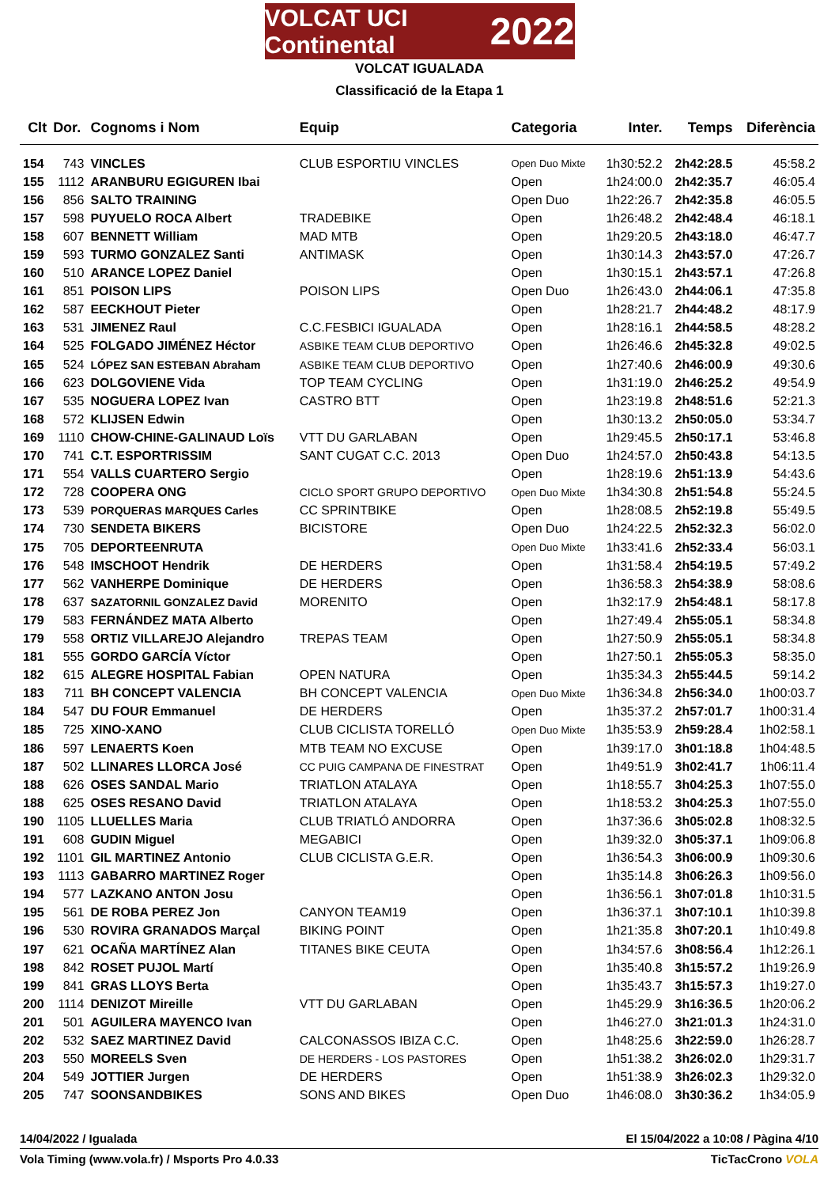VOLCAT UCI Continental 2022
VOLCAT IGUALADA
Classificació de la Etapa 1
| Clt | Dor. | Cognoms i Nom | Equip | Categoria | Inter. | Temps | Diferència |
| --- | --- | --- | --- | --- | --- | --- | --- |
| 154 | 743 | VINCLES | CLUB ESPORTIU VINCLES | Open Duo Mixte | 1h30:52.2 | 2h42:28.5 | 45:58.2 |
| 155 | 1112 | ARANBURU EGIGUREN Ibai | | Open | 1h24:00.0 | 2h42:35.7 | 46:05.4 |
| 156 | 856 | SALTO TRAINING | | Open Duo | 1h22:26.7 | 2h42:35.8 | 46:05.5 |
| 157 | 598 | PUYUELO ROCA Albert | TRADEBIKE | Open | 1h26:48.2 | 2h42:48.4 | 46:18.1 |
| 158 | 607 | BENNETT William | MAD MTB | Open | 1h29:20.5 | 2h43:18.0 | 46:47.7 |
| 159 | 593 | TURMO GONZALEZ Santi | ANTIMASK | Open | 1h30:14.3 | 2h43:57.0 | 47:26.7 |
| 160 | 510 | ARANCE LOPEZ Daniel | | Open | 1h30:15.1 | 2h43:57.1 | 47:26.8 |
| 161 | 851 | POISON LIPS | POISON LIPS | Open Duo | 1h26:43.0 | 2h44:06.1 | 47:35.8 |
| 162 | 587 | EECKHOUT Pieter | | Open | 1h28:21.7 | 2h44:48.2 | 48:17.9 |
| 163 | 531 | JIMENEZ Raul | C.C.FESBICI IGUALADA | Open | 1h28:16.1 | 2h44:58.5 | 48:28.2 |
| 164 | 525 | FOLGADO JIMÉNEZ Héctor | ASBIKE TEAM CLUB DEPORTIVO | Open | 1h26:46.6 | 2h45:32.8 | 49:02.5 |
| 165 | 524 | LÓPEZ SAN ESTEBAN Abraham | ASBIKE TEAM CLUB DEPORTIVO | Open | 1h27:40.6 | 2h46:00.9 | 49:30.6 |
| 166 | 623 | DOLGOVIENE Vida | TOP TEAM CYCLING | Open | 1h31:19.0 | 2h46:25.2 | 49:54.9 |
| 167 | 535 | NOGUERA LOPEZ Ivan | CASTRO BTT | Open | 1h23:19.8 | 2h48:51.6 | 52:21.3 |
| 168 | 572 | KLIJSEN Edwin | | Open | 1h30:13.2 | 2h50:05.0 | 53:34.7 |
| 169 | 1110 | CHOW-CHINE-GALINAUD Loïs | VTT DU GARLABAN | Open | 1h29:45.5 | 2h50:17.1 | 53:46.8 |
| 170 | 741 | C.T. ESPORTRISSIM | SANT CUGAT C.C. 2013 | Open Duo | 1h24:57.0 | 2h50:43.8 | 54:13.5 |
| 171 | 554 | VALLS CUARTERO Sergio | | Open | 1h28:19.6 | 2h51:13.9 | 54:43.6 |
| 172 | 728 | COOPERA ONG | CICLO SPORT GRUPO DEPORTIVO | Open Duo Mixte | 1h34:30.8 | 2h51:54.8 | 55:24.5 |
| 173 | 539 | PORQUERAS MARQUES Carles | CC SPRINTBIKE | Open | 1h28:08.5 | 2h52:19.8 | 55:49.5 |
| 174 | 730 | SENDETA BIKERS | BICISTORE | Open Duo | 1h24:22.5 | 2h52:32.3 | 56:02.0 |
| 175 | 705 | DEPORTEENRUTA | | Open Duo Mixte | 1h33:41.6 | 2h52:33.4 | 56:03.1 |
| 176 | 548 | IMSCHOOT Hendrik | DE HERDERS | Open | 1h31:58.4 | 2h54:19.5 | 57:49.2 |
| 177 | 562 | VANHERPE Dominique | DE HERDERS | Open | 1h36:58.3 | 2h54:38.9 | 58:08.6 |
| 178 | 637 | SAZATORNIL GONZALEZ David | MORENITO | Open | 1h32:17.9 | 2h54:48.1 | 58:17.8 |
| 179 | 583 | FERNÁNDEZ MATA Alberto | | Open | 1h27:49.4 | 2h55:05.1 | 58:34.8 |
| 179 | 558 | ORTIZ VILLAREJO Alejandro | TREPAS TEAM | Open | 1h27:50.9 | 2h55:05.1 | 58:34.8 |
| 181 | 555 | GORDO GARCÍA Víctor | | Open | 1h27:50.1 | 2h55:05.3 | 58:35.0 |
| 182 | 615 | ALEGRE HOSPITAL Fabian | OPEN NATURA | Open | 1h35:34.3 | 2h55:44.5 | 59:14.2 |
| 183 | 711 | BH CONCEPT VALENCIA | BH CONCEPT VALENCIA | Open Duo Mixte | 1h36:34.8 | 2h56:34.0 | 1h00:03.7 |
| 184 | 547 | DU FOUR Emmanuel | DE HERDERS | Open | 1h35:37.2 | 2h57:01.7 | 1h00:31.4 |
| 185 | 725 | XINO-XANO | CLUB CICLISTA TORELLÓ | Open Duo Mixte | 1h35:53.9 | 2h59:28.4 | 1h02:58.1 |
| 186 | 597 | LENAERTS Koen | MTB TEAM NO EXCUSE | Open | 1h39:17.0 | 3h01:18.8 | 1h04:48.5 |
| 187 | 502 | LLINARES LLORCA José | CC PUIG CAMPANA DE FINESTRAT | Open | 1h49:51.9 | 3h02:41.7 | 1h06:11.4 |
| 188 | 626 | OSES SANDAL Mario | TRIATLON ATALAYA | Open | 1h18:55.7 | 3h04:25.3 | 1h07:55.0 |
| 188 | 625 | OSES RESANO David | TRIATLON ATALAYA | Open | 1h18:53.2 | 3h04:25.3 | 1h07:55.0 |
| 190 | 1105 | LLUELLES Maria | CLUB TRIATLÓ ANDORRA | Open | 1h37:36.6 | 3h05:02.8 | 1h08:32.5 |
| 191 | 608 | GUDIN Miguel | MEGABICI | Open | 1h39:32.0 | 3h05:37.1 | 1h09:06.8 |
| 192 | 1101 | GIL MARTINEZ Antonio | CLUB CICLISTA G.E.R. | Open | 1h36:54.3 | 3h06:00.9 | 1h09:30.6 |
| 193 | 1113 | GABARRO MARTINEZ Roger | | Open | 1h35:14.8 | 3h06:26.3 | 1h09:56.0 |
| 194 | 577 | LAZKANO ANTON Josu | | Open | 1h36:56.1 | 3h07:01.8 | 1h10:31.5 |
| 195 | 561 | DE ROBA PEREZ Jon | CANYON TEAM19 | Open | 1h36:37.1 | 3h07:10.1 | 1h10:39.8 |
| 196 | 530 | ROVIRA GRANADOS Marçal | BIKING POINT | Open | 1h21:35.8 | 3h07:20.1 | 1h10:49.8 |
| 197 | 621 | OCAÑA MARTÍNEZ Alan | TITANES BIKE CEUTA | Open | 1h34:57.6 | 3h08:56.4 | 1h12:26.1 |
| 198 | 842 | ROSET PUJOL Martí | | Open | 1h35:40.8 | 3h15:57.2 | 1h19:26.9 |
| 199 | 841 | GRAS LLOYS Berta | | Open | 1h35:43.7 | 3h15:57.3 | 1h19:27.0 |
| 200 | 1114 | DENIZOT Mireille | VTT DU GARLABAN | Open | 1h45:29.9 | 3h16:36.5 | 1h20:06.2 |
| 201 | 501 | AGUILERA MAYENCO Ivan | | Open | 1h46:27.0 | 3h21:01.3 | 1h24:31.0 |
| 202 | 532 | SAEZ MARTINEZ David | CALCONASSOS IBIZA C.C. | Open | 1h48:25.6 | 3h22:59.0 | 1h26:28.7 |
| 203 | 550 | MOREELS Sven | DE HERDERS - LOS PASTORES | Open | 1h51:38.2 | 3h26:02.0 | 1h29:31.7 |
| 204 | 549 | JOTTIER Jurgen | DE HERDERS | Open | 1h51:38.9 | 3h26:02.3 | 1h29:32.0 |
| 205 | 747 | SOONSANDBIKES | SONS AND BIKES | Open Duo | 1h46:08.0 | 3h30:36.2 | 1h34:05.9 |
14/04/2022 / Igualada El 15/04/2022 a 10:08 / Pàgina 4/10
Vola Timing (www.vola.fr) / Msports Pro 4.0.33 TicTacCrono VOLA